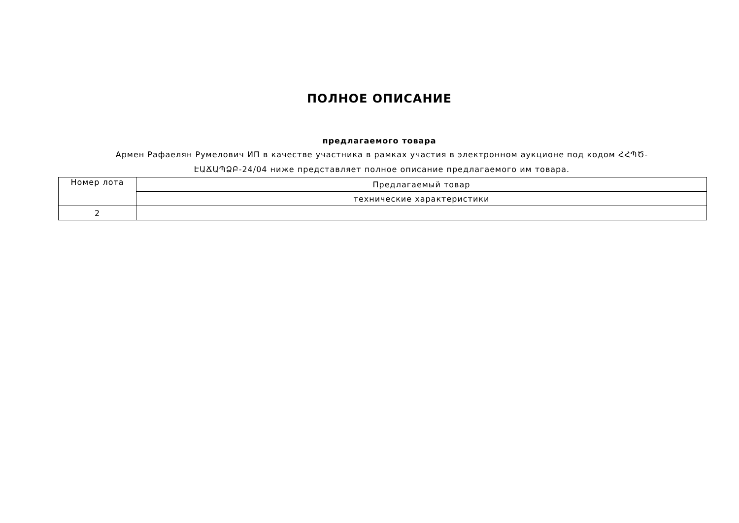ПОЛНОЕ ОПИСАНИЕ
предлагаемого товара
Армен Рафаелян Румелович ИП в качестве участника в рамках участия в электронном аукционе под кодом ՀՀՊԾ-ԷԱՃԱՊՁԲ-24/04 ниже представляет полное описание предлагаемого им товара.
| Номер лота | Предлагаемый товар |
| | технические характеристики |
| 2 | |